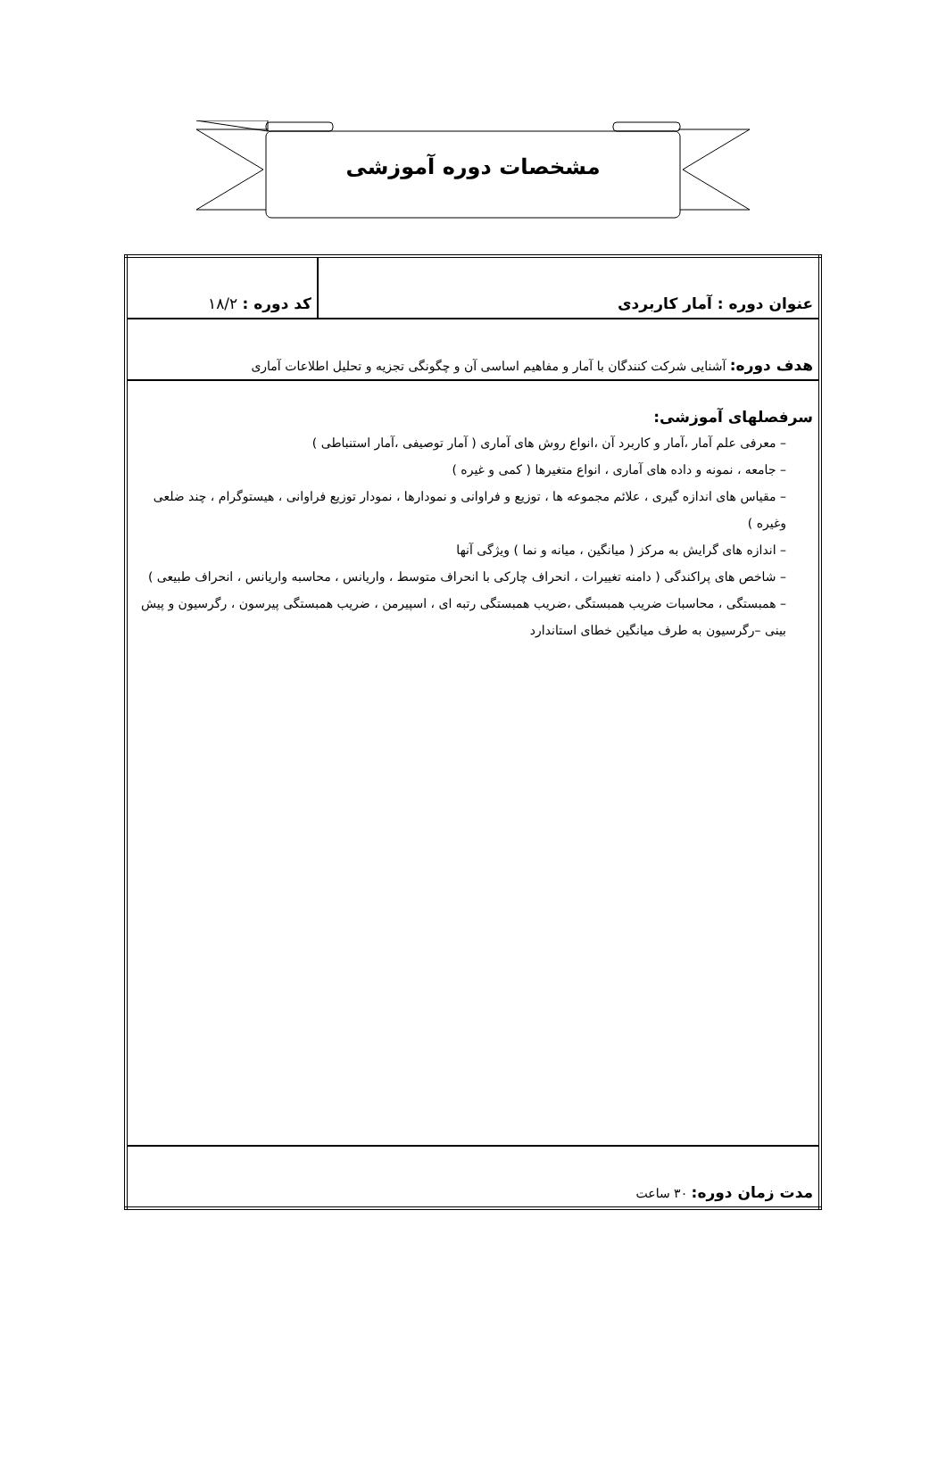مشخصات دوره آموزشی
| عنوان دوره : آمار کاربردی | کد دوره : ۱۸/۲ |
| هدف دوره: آشنایی شرکت کنندگان با آمار و مفاهیم اساسی آن و چگونگی تجزیه و تحلیل اطلاعات آماری | |
| سرفصلهای آموزشی: – معرفی علم آمار ،آمار و کاربرد آن ،انواع روش های آماری ( آمار توصیفی ،آمار استنباطی ) – جامعه ، نمونه و داده های آماری ، انواع متغیرها ( کمی و غیره ) – مقیاس های اندازه گیری ، علائم مجموعه ها ، توزیع و فراوانی و نمودارها ، نمودار توزیع فراوانی ، هیستوگرام ، چند ضلعی وغیره ) – اندازه های گرایش به مرکز ( میانگین ، میانه و نما ) ویژگی آنها – شاخص های پراکندگی ( دامنه تغییرات ، انحراف چارکی با انحراف متوسط ، واریانس ، محاسبه واریانس ، انحراف طبیعی ) – همبستگی ، محاسبات ضریب همبستگی ،ضریب همبستگی رتبه ای ، اسپیرمن ، ضریب همبستگی پیرسون ، رگرسیون و پیش بینی –رگرسیون به طرف میانگین خطای استاندارد | |
| مدت زمان دوره: ۳۰ ساعت | |